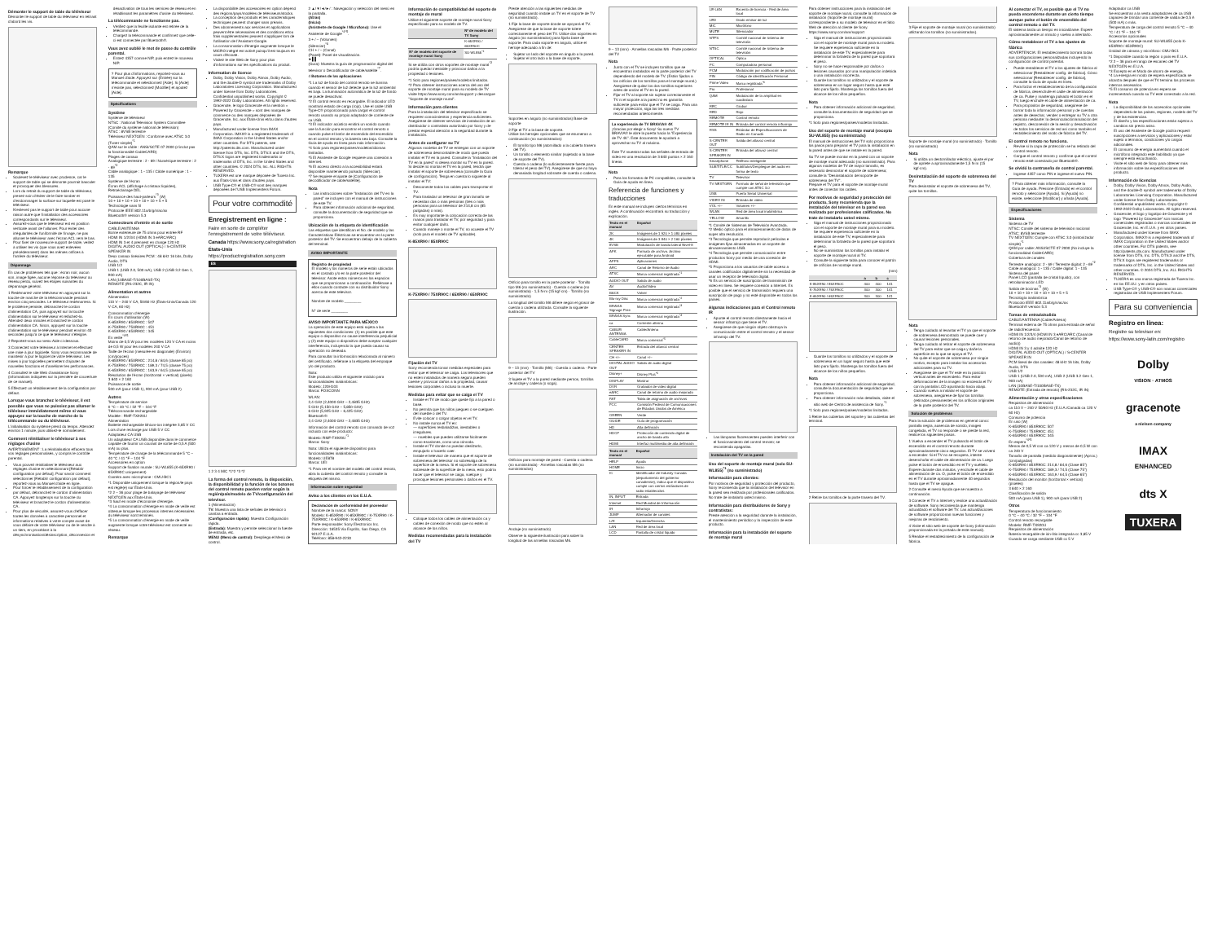Démonter le support de table du téléviseur
Démonter le support de table du téléviseur en retirant d'abord les vis.
Remarque
Soulevez le téléviseur avec prudence, car le support de table qui se démonte pourrait basculer et provoquer des blessures.
Lors du retrait du support de table du téléviseur, prenez soin d'éviter de le faire tomber et d'endommager la surface sur laquelle est posé le téléviseur.
N'enlevez pas le support de table pour aucune raison autre que l'installation des accessoires correspondants sur le téléviseur.
Assurez-vous que le téléviseur est en position verticale avant de l'allumer. Pour éviter des irrégularités de l'uniformité de l'image, ne pas allumer le téléviseur avec l'écran ACL vers le bas.
Pour fixer de nouveau le support de table, veillez à utiliser les vis (que vous avez enlevées précédemment) dans les mêmes orifices à l'arrière du téléviseur.
Dépannage
En cas de problèmes tels que : écran noir, aucun son, image figée, aucune réponse du téléviseur ou réseau perdu, suivez les étapes suivantes du dépannage général.
1 Redémarrez votre téléviseur en appuyant sur la touche de marche de la télécommande pendant environ cinq secondes. Le téléviseur redémarrera. Si le problème persiste, débranchez le cordon d'alimentation CA, puis appuyez sur la touche d'alimentation sur le téléviseur et relâchez-la. Attendez deux minutes et branchez le cordon d'alimentation CA. Sinon, appuyez sur la touche d'alimentation sur le téléviseur pendant environ 40 secondes jusqu'à ce que le téléviseur s'éteigne.
2 Reportez-vous au menu Aide ci-dessous.
3 Connectez votre téléviseur à Internet et effectuez une mise à jour logicielle. Sony vous recommande de maintenir à jour le logiciel de votre téléviseur. Les mises à jour logicielles permettent d'ajouter de nouvelles fonctions et d'améliorer les performances.
4 Consultez le site Web d'assistance Sony (informations indiquées sur la première de couverture de ce manuel).
5 Effectuez un rétablissement de la configuration par défaut.
Lorsque vous branchez le téléviseur, il est possible que vous ne puissiez pas allumer le téléviseur immédiatement même si vous appuyez sur la touche de marche de la télécommande ou du téléviseur.
L'initialisation du système prend du temps. Attendez environ 1 minute, puis utilisez-le normalement.
Comment réinitialiser le téléviseur à ses réglages d'usine
AVERTISSEMENT : La réinitialisation effacera tous vos réglages personnalisés, y compris le contrôle parental.
Vous pouvez réinitialiser le téléviseur aux réglages d'usine en sélectionnant [Rétablir configuration par défaut]. Pour savoir comment sélectionner [Rétablir configuration par défaut], reportez-vous au Manuel d'aide en ligne.
Pour forcer le rétablissement de la configuration par défaut, débranchez le cordon d'alimentation CA. Appuyez longtemps sur la touche du téléviseur et branchez le cordon d'alimentation CA.
Pour plus de sécurité, assurez-vous d'effacer toutes les données à caractère personnel et informations relatives à votre compte avant de vous défaire de votre téléviseur ou de le vendre à un tiers, en procédant à la désynchronisation/désinscription, déconnexion et désactivation de tous les services de réseau et en rétablissant les paramètres d'usine du téléviseur.
La télécommande ne fonctionne pas.
Vérifiez que la feuille isolante est retirée de la télécommande.
Chargez la télécommande et confirmez que celle-ci est connectée par Bluetooth®.
Vous avez oublié le mot de passe du contrôle parental.
Entrez 4357 comme NIP, puis entrez le nouveau NIP.
? Pour plus d'informations, reportez-vous au Manuel d'aide. Appuyez sur (Entrée) sur la télécommande et sélectionnez [Aide]. Si [Aide] n'existe pas, sélectionnez [Modifier] et ajoutez [Aide].
Spécifications
Système
Système de téléviseur
NTSC : National Television System Committee (Comité du système national de télévision)
ATSC : 8VSB terrestre
Téléviseur NEXTGEN : Conforme avec ATSC 3.0 (Tuner simple)<sup>*1</sup>
QAM sur le câble : ANSI/SCTE 07 2000 (n'inclut pas la fonctionnalité CableCARD)
Plages de canaux
Analogique terrestre : 2 - 69 / Numérique terrestre : 2 - 69<sup>*2</sup>
Câble analogique : 1 - 135 / Câble numérique : 1 - 135
Système de l'écran
Écran ACL (affichage à cristaux liquides), Rétroéclairage DEL
Puissance des haut-parleurs<sup>*3</sup> (W)
10 + 10 + 10 + 10 + 10 + 10 + 5 + 5
Technologie sans fil
Protocole IEEE 802.11a/b/g/n/ac/ax
Bluetooth® version 5.3
Connecteurs d'entrée et de sortie
CABLE/ANTENNA
Borne extérieure de 75 ohms pour entrée RF
HDMI IN 1/2/3/4 (HDMI IN 3 eARC/ARC)
HDMI IN 3 et 4 prennent en charge 120 Hz
DIGITAL AUDIO OUT (OPTICAL) / S-CENTER SPEAKER IN
Deux canaux linéaires PCM : 48 kHz 16 bits, Dolby Audio, DTS
USB 1/2
USB 1 (USB 2.0, 500 mA), USB 2 (USB 3.2 Gen 1, 900 mA)
LAN (10BASE-T/100BASE-TX)
REMOTE (RS-232C, IR IN)
Alimentation et autres
Alimentation
110 V – 240 V CA, 50/60 Hz (États-Unis/Canada 120 V CA, 60 Hz)
Consommation d'énergie
En cours d'utilisation (W)
K-85XR90 / 85XR90C : 507
K-75XR90 / 75XR90C : 451
K-65XR90 / 65XR90C : 345
En veille<sup>*4*5</sup>
Moins de 0,5 W pour les modèles 120 V CA et moins de 0,5 W pour les modèles 240 V CA
Taille de l'écran (mesurée en diagonale) (Environ) (cm/pouces)
K-85XR90 / 85XR90C : 214,8 / 84,6 (classe 85 po)
K-75XR90 / 75XR90C : 189,3 / 74,5 (classe 75 po)
K-65XR90 / 65XR90C : 163,9 / 64,5 (classe 65 po)
Résolution de l'écran (horizontal × vertical) (pixels)
3 840 × 2 160
Puissance de sortie
500 mA (pour USB 1), 900 mA (pour USB 2)
Autres
Température de service
0 °C – 40 °C / 32 °F – 104 °F
Télécommande rechargeable
Modèle : RMF-TX920U
Alimentation
Batterie rechargeable lithium-ion intégrée 3,85 V CC
Lors d'une recharge par USB 5 V CC
Adaptateur CA USB
Un adaptateur CA USB disponible dans le commerce capable de fournir un courant de sortie de 0,5 A (500 mA) ou plus.
Température de charge de la télécommande 5 °C – 40 °C / 41 °F – 104 °F
Accessoires en option
Support de fixation murale : SU-WL855 (K-65XR90 / 65XR90C uniquement)
Caméra avec microphone : CMU-BC1
*1 Disponible uniquement lorsque la région/le pays est réglé(e) sur États-Unis.
*2 2 – 36 pour plage de balayage de téléviseur NEXTGEN aux États-Unis.
*3 Sauf en mode d'économie d'énergie.
*4 La consommation d'énergie en mode de veille est obtenue lorsque les processus internes nécessaires du téléviseur sont terminés.
*5 La consommation d'énergie en mode de veille augmente lorsque votre téléviseur est connecté au réseau.
Remarque
La disponibilité des accessoires en option dépend des régions/pays/modèles de téléviseurs/stocks.
La conception des produits et les caractéristiques techniques peuvent changer sans préavis.
Des abonnements aux services et applications peuvent être nécessaires et des conditions et/ou frais supplémentaires peuvent s'appliquer lors de l'utilisation de l'Assistant Google.
La consommation d'énergie augmente lorsque le MICRO intégré est activé puisqu'il est toujours en cours d'écoute.
Visitez le site Web de Sony pour plus d'informations sur les spécifications du produit.
Information de licence
Dolby, Dolby Vision, Dolby Atmos, Dolby Audio, and the double-D symbol are trademarks of Dolby Laboratories Licensing Corporation. Manufactured under license from Dolby Laboratories. Confidential unpublished works. Copyright © 1992-2022 Dolby Laboratories. All rights reserved.
Gracenote, le logo Gracenote et la mention « Powered by Gracenote » sont des marques de commerce ou des marques déposées de Gracenote, Inc. aux États-Unis et/ou dans d'autres pays.
Manufactured under license from IMAX Corporation. IMAX® is a registered trademark of IMAX Corporation in the United States and/or other countries. For DTS patents, see http://patents.dts.com. Manufactured under license from DTS, Inc. DTS, DTS:X and the DTS, DTS:X logos are registered trademarks or trademarks of DTS, Inc. in the United States and other countries. © 2024 DTS, Inc. ALL RIGHTS RESERVED.
TUXERA est une marque déposée de Tuxera Inc. aux États-Unis et dans d'autres pays.
USB Type-C® et USB-C® sont des marques déposées de l'USB Implementers Forum.
Pour votre commodité
Enregistrement en ligne :
Faire en sorte de compléter l'enregistrement de votre téléviseur.
Canada https://www.sony.ca/registration
États-Unis https://productregistration.sony.com
ES
1 2 3 4 MIC *1*2 *3 *2
La forma del control remoto, la disposición, la disponibilidad y la función de los botones del control remoto pueden variar según la región/país/modelo de TV/configuración del televisor.
1 (Alimentación)
TV: Muestra una lista de señales de televisor o cambia a entrada.
(Configuración rápida): Muestra Configuración rápida.
(Entrada): Muestra y permite seleccionar la fuente de entrada, etc.
MENU (Menú de control): Despliega el Menú de control.
2 ▲/▼/◄/►/ : Navegación y selección del menú en la pantalla.
(Atrás)
(Inicio)
(Asistente de Google / Micrófono): Use el Asistente de Google<sup>*4*5</sup>.
3 + / – (Volumen)
(Silenciar)<sup>*6</sup>
CH + / – (Canal)
(Panel): Panel de visualización.
►▌▌
(Guía): Muestra la guía de programación digital del televisor o Decodificador de cable/satélite<sup>*7</sup>.
4 Botones de las aplicaciones
*1 La luz de fondo del control remoto se ilumina cuando el sensor de luz detecte que la luz ambiental es baja. La iluminación automática de la luz de fondo se puede desactivar.
*2 El control remoto es recargable. El indicador LED mostrará estado de carga (rojo). Use el cable USB Type-C® proporcionado para cargar el control remoto usando su propio adaptador de corriente de ca USB.
*3 El indicador acústico emitirá un sonido cuando use la función para encontrar el control remoto o cuando pulse el botón de encendido del encendido en el control remoto y la batería sea baja. Consulte la Guía de ayuda en línea para más información.
*4 Solo para regiones/países/modelos/idiomas limitados.
*5 El Asistente de Google requiere una conexión a Internet.
*6 El acceso directo a la accesibilidad estará disponible manteniendo pulsado (Silenciar).
*7 Se requiere el ajuste de [Configuración de decodificador de cable/satélite].
Nota
Las instrucciones sobre "Instalación del TV en la pared" se incluyen con el manual de instrucciones de este TV.
Para obtener información adicional de seguridad, consulte la documentación de seguridad que se proporciona.
Ubicación de la etiqueta de identificación
Las etiquetas que identifican el No. de modelo y las Características Eléctricas se encuentran en la parte posterior del TV. Se encuentran debajo de la cubierta del terminal.
AVISO IMPORTANTE
Registro de propiedad
El modelo y los números de serie están ubicados en el costado y/o en la parte posterior del televisor. Anote estos números en los espacios que se proporcionan a continuación. Refiérase a ellos cuando contacte con su distribuidor Sony acerca de este televisor.
Nombre de modelo ________
N° de serie ________
AVISO IMPORTANTE PARA MÉXICO
La operación de este equipo está sujeta a las siguientes dos condiciones: (1) es posible que este equipo o dispositivo no cause interferencia perjudicial y (2) este equipo o dispositivo debe aceptar cualquier interferencia, incluyendo la que pueda causar su operación no deseada.
Para consultar la información relacionada al número del certificado, refiérase a la etiqueta del empaque y/o del producto.
Nota:
Este producto utiliza el siguiente módulo para funcionalidades inalámbricas:
Modelo: J20H103
Marca: FOXCONN
WLAN:
2,4 GHz (2,4000 GHz – 2,4835 GHz)
5 GHz (5,150 GHz – 5,850 GHz)
6 GHz (5,925 GHz – 6,425 GHz)
Bluetooth®:
2,4 GHz (2,4000 GHz – 2,4835 GHz)
Información del control remoto con comando de voz incluido con este producto:
Modelo: RMF-TX920U<sup>*1</sup>
Marca: Sony
Nota: Utiliza el siguiente dispositivo para funcionalidades inalámbricas:
Modelo: UE878
Marca: UEI
*1 Para ver el nombre del modelo del control remoto, abra la cubierta del control remoto y consulte la etiqueta del mismo.
Información sobre seguridad
Aviso a los clientes en los E.U.A.
Declaración de conformidad del proveedor
Nombre de la marca: SONY
Modelo: K-85XR90 / K-85XR90C / K-75XR90 / K-75XR90C / K-65XR90 / K-65XR90C
Parte responsable: Sony Electronics Inc.
Dirección: 16535 Via Esprillo, San Diego, CA 92127 E.U.A.
Teléfono: 858-942-2230
Información de compatibilidad del soporte de montaje de mural
Utilice el siguiente soporte de montaje mural Sony especificado para su modelo de TV.
| | Nº de modelo del TV Sony |
| --- | --- |
| | K-65XR90 / 65XR90C |
| Nº de modelo del soporte de montaje mural Sony | SU-WL855<sup>*1</sup> |
Si se utiliza con otros soportes de montaje mural<sup>*2</sup> podría quedar inestable y provocar daños a la propiedad o lesiones.
*1 Solo para regiones/países/modelos limitados.
*2 Para obtener instrucciones acerca del uso del soporte de montaje mural para su modelo de TV visite https://www.sony.com/am/support y descargue "Soporte de montaje mural".
Información para clientes
Para la instalación del televisor especificado se requieren conocimientos y experiencia suficientes. Asegúrese de obtener servicios de instalación de un distribuidor o contratista autorizado por Sony y de prestar especial atención a la seguridad durante la instalación.
Antes de configurar su TV
Algunos modelos de TV se entregan con un soporte de sobremesa desmontable de modo que pueda instalar el TV en la pared. Consulte la "Instalación del TV en la pared" si desea montar su TV en la pared. Si decide no montar el TV en la pared, tendrá que instalar el soporte de sobremesa (consulte la Guía de configuración). Tenga en cuenta lo siguiente al instalar el TV:
Desconecte todos los cables para transportar el TV.
Para trasladar un televisor de gran tamaño se necesitan dos o más personas (tres o más personas para un televisor de 214,8 cm (85 pulgadas) o más).
Es muy importante la colocación correcta de las manos para trasladar el TV, por seguridad y para evitar cualquier daño.
Cuando maneje o monte el TV, no acueste el TV (solo para el modelo de TV aplicable).
K-85XR90 / 85XR90C
K-75XR90 / 75XR90C / 65XR90 / 65XR90C
Fijación del TV
Sony recomienda tomar medidas especiales para evitar que el televisor se caiga. Los televisores que no estén instalados de manera segura pueden caerse y provocar daños a la propiedad, causar lesiones corporales o incluso la muerte.
Medidas para evitar que se caiga el TV
Instale el TV de modo que quede fijo a la pared o base.
No permita que los niños jueguen o se cuelguen del mueble o del TV.
Evite colocar o colgar objetos en el TV.
No instale nunca el TV en:
— superficies resbaladizas, inestables o irregulares.
— muebles que pueden utilizarse fácilmente como escalones, como una cómoda.
Instale el TV donde no puedan deslizarlo, empujarlo o hacerlo caer.
Instale el televisor de manera que el soporte de sobremesa del televisor no sobresalga de la superficie de la mesa. Si el soporte de sobremesa sobresale de la superficie de la mesa, esto podría hacer que el televisor se caiga, vuelque y provoque lesiones personales o daños en el TV.
Coloque todos los cables de alimentación ca y cables de conexión de modo que no estén al alcance de los niños.
Medidas recomendadas para la instalación del TV
Preste atención a las siguientes medidas de seguridad cuando instale un TV en el soporte de TV (no suministrado).
1 Fije la base de soporte donde se apoyará el TV.
Asegúrese de que la base de soporte tolere correctamente el peso del TV. Utilice dos soportes en ángulo (no suministrados) para fijarla base de soporte. Para cada soporte en ángulo, utilice el herraje adecuado a fin de:
Sujetar un lado del soporte en ángulo a la pared.
Sujetar el otro lado a la base de soporte.
Soportes en ángulo (no suministrados) Base de soporte
2 Fije el TV a la base de soporte.
Utilice los herrajes opcionales que se enumeran a continuación (no suministrados):
El tornillo tipo M6 (atornillado a la cubierta trasera del TV).
Un tornillo o elemento similar (sujetado a la base de soporte del TV).
Cuerda o cadena (lo suficientemente fuerte para tolerar el peso del TV). Asegúrese de que no haya demasiada longitud sobrante de cuerda o cadena.
Orificio para tornillo en la parte posterior · Tornillo tipo M6 (no suministrado) · Cuerda o cadena (no suministrada) · 1,5 N·m (15 kgf·cm) · Tornillo (no suministrado)
La longitud del tornillo M6 difiere según el grosor de cuerda o cadena utilizada. Consulte la siguiente ilustración.
9 – 13 (mm) · Tornillo (M6) · Cuerda o cadena · Parte posterior del TV
3 Sujete el TV a la pared mediante pernos, tornillos de anclaje y cadena (o soga).
Orificios para montaje de pared · Cuerda o cadena (no suministrada) · Armellas roscadas M6 (no suministrados)
Anclaje (no suministrado)
Observe la siguiente ilustración para saber la longitud de las armellas roscadas M6.
9 – 13 (mm) · Armellas roscadas M6 · Parte posterior del TV
Nota
Junto con el TV se incluyen tornillos que se encuentran instalados en la parte posterior del TV dependiendo del modelo de TV. (Están fijados a los orificios de los tornillos para el montaje mural.) Asegúrese de quitar los dos tornillos superiores antes de anclar el TV en la pared.
Fijar el TV al soporte sin sujetar correctamente el TV ni el soporte a la pared no es garantía suficiente para evitar que el TV se caiga. Para una mayor protección, siga las tres medidas recomendadas anteriormente.
La experiencia de TV BRAVIA® 4K
¡Gracias por elegir a Sony! Su nuevo TV BRAVIA® le abre la puerta hacia la "Experiencia de TV 4K". Este documento le ayudará a aprovechar su TV al máximo.
Este TV muestra todas las señales de entrada de video en una resolución de 3 840 puntos × 2 160 líneas.
Nota
Para los formatos de PC compatibles, consulte la Guía de ayuda en línea.
Referencia de funciones y traducciones
En este manual se incluyen ciertos términos en inglés. A continuación encontrará su traducción y explicación.
| Texto en el manual | Español |
| --- | --- |
| 2K | Imágenes de 1 920 × 1 080 píxeles |
| 4K | Imágenes de 3 840 × 2 160 píxeles |
| 8VSB | Modulación de banda lateral Nivel-8 |
| APK | Formato de archivo. Archivo ejecutable para Android |
| APPS | Aplicaciones |
| ARC | Canal de Retorno de Audio |
| ATSC | Marca comercial registrada<sup>*1</sup> |
| AUDIO OUT | Salida de audio |
| AV | Audio/Video |
| BACK | Volver |
| Blu-ray Disc | Marca comercial registrada<sup>*2</sup> |
| BRAVIA Signage Free | Marca comercial registrada<sup>*3</sup> |
| BRAVIA Sync | Marca comercial registrada<sup>*3</sup> |
| ca | Corriente alterna |
| CABLE/ ANTENNA | Cable/Antena |
| CableCARD | Marca comercial<sup>*5</sup> |
| CENTER SPEAKER IN | Entrada del altavoz central |
| CH +/– | Canal +/– |
| DIGITAL AUDIO OUT | Salida de audio digital |
| Disney+ | Disney Plus<sup>*6</sup> |
| DISPLAY | Mostrar |
| DVR | Grabador de video digital |
| eARC | Canal de retorno de audio mejorado |
| FAT | Tabla de asignación de archivos |
| FCC | Comisión Federal de Comunicaciones de Estados Unidos de América |
| GREEN | Verde |
| GUIDE | Guía de programación |
| HD | Alta definición |
| HDCP | Protección de contenido digital de ancho de banda alto |
| HDMI | Interfaz multimedia de alta definición |
| Texto en el manual | Español |
| --- | --- |
| HELP | Ayuda |
| HOME | Inicio |
| IC | Identificador de Industry Canada (departamento del gobierno canadiense), indica que el dispositivo cumple con ciertos estándares de radio establecidos |
| IN, INPUT | Entrada |
| Internet | Red Mundial de Información |
| IR | Infrarrojo |
| JUMP | Alternador de canales |
| L/R | Izquierda/Derecha |
| LAN | Red de área local |
| LCD | Pantalla de cristal líquido |
| LE-LAN | Excento de licencia - Red de área local |
| LED | Diodo emisor de luz |
| MIC | Micrófono |
| MUTE | Silenciador |
| NTFS | Comité nacional de sistema de televisión |
| NTSC | Comité nacional de sistema de televisión |
| OPTICAL | Óptica |
| PC | Computadora personal |
| PCM | Modulación por codificación de pulsos |
| PIN | Código de identificación Personal |
| Prime Video | Marca registrada<sup>*6</sup> |
| Pro | Profesional |
| QAM | Modulación de la amplitud en cuadratura |
| REC | Grabar |
| RED | Rojo |
| REMOTE | Control remoto |
| REMOTE IR IN | Entrada del control remoto infrarrojo |
| RSS | Estándar de Especificaciones de Radio en Canadá |
| S-CENTER OUT | Salida del altavoz central |
| S-CENTER SPEAKER IN | Entrada del altavoz central |
| Smartphone | Teléfono inteligente |
| SUBTITLE/CC | Subtítulos/Despliegue del audio en forma de texto |
| TV | Televisor |
| TV NEXTGEN | Formato de señal de televisión que cumple con ATSC 3.0 |
| USB | Puerto Serial Universal |
| VIDEO IN | Entrada de video |
| VOL +/– | Volumen +/– |
| WLAN | Red de área local inalámbrica |
| YELLOW | Amarillo |
*1 Comité de Sistemas de Televisión Avanzada.
*2 Medio óptico para el almacenamiento de datos de super alta resolución.
*3 Tecnología que permite reproducir películas e imágenes fijas almacenadas en un soporte de almacenamiento USB.
*4 Tecnología que permite comunicación entre productos Sony por medio de una conexión de HDMI.
*5 Proporciona a los usuarios de cable acceso a canales codificados digitalmente sin la necesidad de usar un receptor de televisión digital.
*6 Es un servicio de suscripción de transmisión de video en línea. Se requiere conexión a Internet. Es posible que el servicio de transmisión requiera una suscripción de pago y no esté disponible en todos los países.
Algunas indicaciones para el Control remoto IR
Apunte el control remoto directamente hacia el sensor infrarrojo que tiene el TV.
Asegúrese de que ningún objeto obstruya la comunicación entre el control remoto y el sensor infrarrojo del TV.
Las lámparas fluorescentes pueden interferir con el funcionamiento del control remoto; se recomienda apagarlas.
Instalación del TV en la pared
Uso del soporte de montaje mural (solo SU-WL855)<sup>*1</sup> (no suministrado)
Información para clientes:
Por motivos de seguridad y protección del producto, Sony recomienda que la instalación del televisor en la pared sea realizada por profesionales calificados. No trate de instalarlo usted mismo.
Información para distribuidores de Sony y contratistas:
Preste atención a la seguridad durante la instalación, el mantenimiento periódico y la inspección de este producto.
Información para la instalación del soporte de montaje mural
Para obtener instrucciones para la instalación del soporte de montaje mural, consulte la información de instalación (Soporte de montaje mural) correspondiente a su modelo de televisor en el Sitio Web de atención al cliente de Sony. https://www.sony.com/am/support
Siga el manual de instrucciones proporcionado con el soporte de montaje mural para su modelo. Se requiere experiencia suficiente en la instalación de este TV, especialmente para determinar la fortaleza de la pared que soportará el peso.
Sony no se hace responsable por daños o lesiones causados por una manipulación indebida o una instalación incorrecta.
Guarde los tornillos no utilizados y el soporte de sobremesa en un lugar seguro hasta que esté listo para fijarlo. Mantenga los tornillos fuera del alcance de los niños pequeños.
Nota
Para obtener información adicional de seguridad, consulte la documentación de seguridad que se proporciona.
*1 Solo para regiones/países/modelos limitados.
Uso del soporte de montaje mural (excepto SU-WL855) (no suministrado)
El manual de instrucciones del TV solo proporciona los pasos para preparar el TV para la instalación en la pared antes de que se instale en la pared.
Su TV se puede montar en la pared con un soporte de montaje mural adecuado (no suministrado). Para algunos modelos de TV de mayor tamaño, es necesario desmontar el soporte de sobremesa; consulte la "Desinstalación del soporte de sobremesa del TV".
Prepare el TV para el soporte de montaje mural antes de conectar los cables.
Por motivos de seguridad y protección del producto, Sony recomienda que la instalación del televisor en la pared sea realizada por profesionales calificados. No trate de instalarlo usted mismo.
Siga el manual de instrucciones proporcionado con el soporte de montaje mural para su modelo. Se requiere experiencia suficiente en la instalación de este TV, especialmente para determinar la fortaleza de la pared que soportará el peso.
No se suministran los tornillos para instalar el soporte de montaje mural al TV.
Consulte la siguiente tabla para conocer el patrón de orificios de montaje mural.
(mm)
| | a | b | c |
| --- | --- | --- | --- |
| K-85XR90 / 85XR90C | 400 | 400 | 141 |
| K-75XR90 / 75XR90C | 300 | 300 | 141 |
| K-65XR90 / 65XR90C | 300 | 300 | 141 |
Guarde los tornillos no utilizados y el soporte de sobremesa en un lugar seguro hasta que esté listo para fijarlo. Mantenga los tornillos fuera del alcance de los niños pequeños.
Nota
Para obtener información adicional de seguridad, consulte la documentación de seguridad que se proporciona.
Para obtener información más detallada, visite el sitio web de Centro de asistencia de Sony.<sup>*1</sup>
*1 Solo para regiones/países/modelos limitados.
1 Retire las cubiertas del soporte y las cubiertas del terminal.
2 Retire los tornillos de la parte trasera del TV.
3 Fije el soporte de montaje mural (no suministrado) utilizando los tornillos (no suministrados).
Soporte de montaje mural (no suministrado) · Tornillo (no suministrado)
Nota
Si utiliza un destornillador eléctrico, ajuste el par de apriete a aproximadamente 1,5 N·m (15 kgf·cm).
Desinstalación del soporte de sobremesa del TV
Para desinstalar el soporte de sobremesa del TV, quite los tornillos.
Nota
Tenga cuidado al levantar el TV ya que el soporte de sobremesa desmontado se puede caer y causar lesiones personales.
Tenga cuidado al retirar el soporte de sobremesa del TV para evitar que se caiga y dañe la superficie en la que se apoya el TV.
No quite el soporte de sobremesa por ningún motivo, excepto para instalar los accesorios adicionales para su TV.
Asegúrese de que el TV esté en la posición vertical antes de encenderlo. Para evitar deformaciones de la imagen no encienda el TV con la pantalla LCD apuntando hacia abajo.
Cuando vuelva a instalar el soporte de sobremesa, asegúrese de fijar los tornillos (retirados previamente) en los orificios originales de la parte posterior del TV.
Solución de problemas
Para la solución de problemas en general como: pantalla negra, ausencia de sonido, imagen congelada, el TV no responde o se pierde la red, realice los siguientes pasos.
1 Vuelva a encender el TV pulsando el botón de encendido en el control remoto durante aproximadamente cinco segundos. El TV se volverá a encender. Si el TV no se recupera, intente desenchufar el cable de alimentación de ca. Luego pulse el botón de encendido en el TV y suéltelo. Espere durante dos minutos, y enchufe el cable de alimentación de ca. O, pulse el botón de encendido en el TV durante aproximadamente 40 segundos hasta que el TV se apague.
2 Consulte el menú Ayuda que se muestra a continuación.
3 Conecte el TV a Internet y realice una actualización de software. Sony recomienda que mantenga actualizado el software del TV. Las actualizaciones de software proporcionan nuevas funciones y mejoras de rendimiento.
4 Visite el sitio web de soporte de Sony (información proporcionada en la portada de este manual).
5 Realice el restablecimiento de la configuración de fábrica.
Al conectar el TV, es posible que el TV no pueda encenderse durante un cierto tiempo aunque pulse el botón de encendido del control remoto o del TV.
El sistema tarda un tiempo en inicializarse. Espere aproximadamente un minuto y vuelva a intentarlo.
Cómo restablecer el TV a los ajustes de fábrica
ADVERTENCIA: El restablecimiento borrará todas sus configuraciones personalizadas incluyendo la configuración de control parental.
Puede restablecer el TV a los ajustes de fábrica al seleccionar [Restablecer config. de fábrica]. Cómo seleccionar [Restablecer config. de fábrica], consulte la Guía de ayuda en línea.
Para forzar el restablecimiento de la configuración de fábrica, desenchufe el cable de alimentación de ca. Pulse y mantenga pulsado el botón en el TV, luego enchufe el cable de alimentación de ca.
Para propósitos de seguridad, asegúrese de borrar toda la información personal y de cuentas antes de desechar, vender o entregar su TV a otra persona mediante: la desvinculación/anulación del registro, desconexión de la sesión y desactivación de todos los servicios de red así como también el restablecimiento del modo de fábrica del TV.
El control remoto no funciona.
Revise si la capa de protección se ha retirado del control remoto.
Cargue el control remoto y confirme que el control remoto esté conectado por Bluetooth®.
Se olvidó la contraseña de control parental.
Ingrese 4357 como PIN e ingrese el nuevo PIN.
? Para obtener más información, consulte la Guía de ayuda. Presione (Entrada) en el control remoto y seleccione [Ayuda]. Si [Ayuda] no existe, seleccione [Modificar] y añada [Ayuda].
Especificaciones
Sistema
Sistema de TV
NTSC: Comité del sistema de televisión nacional
ATSC: 8VSB terrestre
TV NEXTGEN: Cumple con ATSC 3.0 (sintonizador simple)<sup>*1</sup>
QAM por cable: ANSI/SCTE 07 2000 (No incluye la funcionalidad CableCARD)
Cobertura de canales
Terrestre analógico: 2 - 69 / Terrestre digital: 2 - 69<sup>*2</sup>
Cable analógico: 1 - 135 / Cable digital: 1 - 135
Sistema del panel
Panel LCD (pantalla de cristal líquido), con retroiluminación LED
Salida de bocinas<sup>*3</sup> (W)
10 + 10 + 10 + 10 + 10 + 10 + 5 + 5
Tecnología inalámbrica
Protocolo IEEE 802.11a/b/g/n/ac/ax
Bluetooth® versión 5.3
Tomas de entrada/salida
CABLE/ANTENNA (Cable/Antena)
Terminal externa de 75 ohms para entrada de señal de radiofrecuencia
HDMI IN 1/2/3/4 (HDMI IN 3 eARC/ARC (Canal de retorno de audio mejorado/Canal de retorno de audio))
HDMI IN 3 y 4 admite 120 Hz
DIGITAL AUDIO OUT (OPTICAL) / S-CENTER SPEAKER IN
PCM lineal de dos canales: 48 kHz 16 bits, Dolby Audio, DTS
USB 1/2
USB 1 (USB 2.0, 500 mA), USB 2 (USB 3.2 Gen 1, 900 mA)
LAN (10BASE-T/100BASE-TX)
REMOTE (Entrada de remoto) (RS-232C, IR IN)
Alimentación y otras especificaciones
Requisitos de alimentación
ca 110 V – 240 V 50/60 Hz (E.U.A./Canadá ca 120 V 60 Hz)
Consumo de potencia
En uso (W)
K-85XR90 / 85XR90C: 507
K-75XR90 / 75XR90C: 451
K-65XR90 / 65XR90C: 345
En espera<sup>*4*5</sup>
Menos de 0,5 W con ca 120 V y menos de 0,5 W con ca 240 V
Tamaño de pantalla (medido diagonalmente) (Aprox.) (cm/pulgadas)
K-85XR90 / 85XR90C: 214,8 / 84,6 (Clase 85")
K-75XR90 / 75XR90C: 189,3 / 74,5 (Clase 75")
K-65XR90 / 65XR90C: 163,9 / 64,5 (Clase 65")
Resolución del monitor (horizontal × vertical) (píxeles)
3 840 × 2 160
Clasificación de salida
500 mA (para USB 1), 900 mA (para USB 2)
Otros
Temperatura de funcionamiento
0 °C – 40 °C / 32 °F – 104 °F
Control remoto recargable
Modelo: RMF-TX920U
Requisitos de alimentación
Batería recargable de ión-litio integrada cc 3,85 V
Cuando se carga mediante USB cc 5 V
Adaptador ca USB
Se encuentran a la venta adaptadores de ca USB capaces de brindar una corriente de salida de 0,5 A (500 mA) o más.
Temperatura de carga del control remoto 5 °C – 40 °C / 41 °F – 104 °F
Accesorios opcionales
Soporte de montaje mural: SU-WL855 (solo K-65XR90 / 65XR90C)
Unidad de cámara y micrófono: CMU-BC1
*1 Disponible cuando la región o país es E.U.A.
*2 2 – 36 para el rango de escaneo del TV NEXTGEN en E.U.A.
*3 Excepto en el Modo de ahorro de energía.
*4 La energía en modo de espera especificada se alcanza después de que el TV termina los procesos internos necesarios.
*5 El consumo de potencia en espera se incrementará cuando su TV esté conectado a la red.
Nota
La disponibilidad de los accesorios opcionales dependerá de los países, regiones, modelo del TV y de las existencias.
El diseño y las especificaciones están sujetos a cambios sin previo aviso.
El uso del Asistente de Google podría requerir suscripciones a servicios y aplicaciones y estar sujeto a términos, condiciones y/o cargos adicionales.
El consumo de energía aumentará cuando el micrófono integrado esté habilitado ya que siempre está escuchando.
Visite el sitio web de Sony para obtener más información sobre las especificaciones del producto.
Información de licencias
Dolby, Dolby Vision, Dolby Atmos, Dolby Audio, and the double-D symbol are trademarks of Dolby Laboratories Licensing Corporation. Manufactured under license from Dolby Laboratories. Confidential unpublished works. Copyright © 1992-2022 Dolby Laboratories. All rights reserved.
Gracenote, el logo y logotipo de Gracenote y el logo "Powered by Gracenote" son marcas comerciales registradas o marcas comerciales de Gracenote, Inc. en E.U.A. y en otros países.
Manufactured under license from IMAX Corporation. IMAX® is a registered trademark of IMAX Corporation in the United States and/or other countries. For DTS patents, see http://patents.dts.com. Manufactured under license from DTS, Inc. DTS, DTS:X and the DTS, DTS:X logos are registered trademarks or trademarks of DTS, Inc. in the United States and other countries. © 2024 DTS, Inc. ALL RIGHTS RESERVED.
TUXERA es una marca registrada de Tuxera Inc. en los EE.UU. y en otros países.
USB Type-C® y USB-C® son marcas comerciales registradas de USB Implementers Forum.
Para su conveniencia
Registro en línea:
Registre su televisor en:
https://www.sony-latin.com/registro
Dolby
VISION · ATMOS
gracenote
a nielsen company
IMAX
ENHANCED
dts X
TUXERA